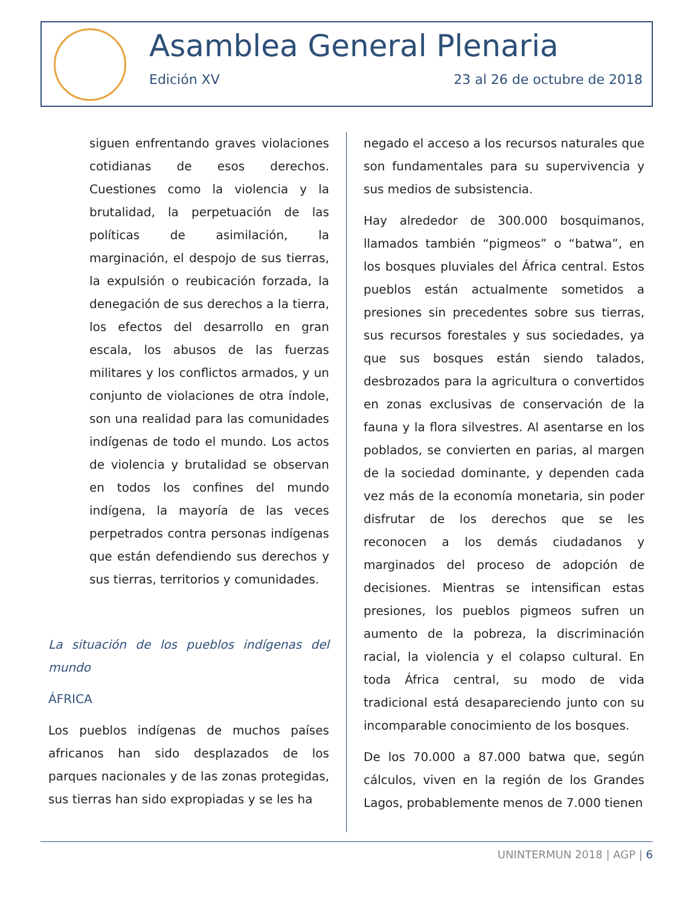Asamblea General Plenaria
Edición XV 23 al 26 de octubre de 2018
siguen enfrentando graves violaciones cotidianas de esos derechos. Cuestiones como la violencia y la brutalidad, la perpetuación de las políticas de asimilación, la marginación, el despojo de sus tierras, la expulsión o reubicación forzada, la denegación de sus derechos a la tierra, los efectos del desarrollo en gran escala, los abusos de las fuerzas militares y los conflictos armados, y un conjunto de violaciones de otra índole, son una realidad para las comunidades indígenas de todo el mundo. Los actos de violencia y brutalidad se observan en todos los confines del mundo indígena, la mayoría de las veces perpetrados contra personas indígenas que están defendiendo sus derechos y sus tierras, territorios y comunidades.
La situación de los pueblos indígenas del mundo
ÁFRICA
Los pueblos indígenas de muchos países africanos han sido desplazados de los parques nacionales y de las zonas protegidas, sus tierras han sido expropiadas y se les ha
negado el acceso a los recursos naturales que son fundamentales para su supervivencia y sus medios de subsistencia.
Hay alrededor de 300.000 bosquimanos, llamados también “pigmeos” o “batwa”, en los bosques pluviales del África central. Estos pueblos están actualmente sometidos a presiones sin precedentes sobre sus tierras, sus recursos forestales y sus sociedades, ya que sus bosques están siendo talados, desbrozados para la agricultura o convertidos en zonas exclusivas de conservación de la fauna y la flora silvestres. Al asentarse en los poblados, se convierten en parias, al margen de la sociedad dominante, y dependen cada vez más de la economía monetaria, sin poder disfrutar de los derechos que se les reconocen a los demás ciudadanos y marginados del proceso de adopción de decisiones. Mientras se intensifican estas presiones, los pueblos pigmeos sufren un aumento de la pobreza, la discriminación racial, la violencia y el colapso cultural. En toda África central, su modo de vida tradicional está desapareciendo junto con su incomparable conocimiento de los bosques.
De los 70.000 a 87.000 batwa que, según cálculos, viven en la región de los Grandes Lagos, probablemente menos de 7.000 tienen
UNINTERMUN 2018 | AGP | 6